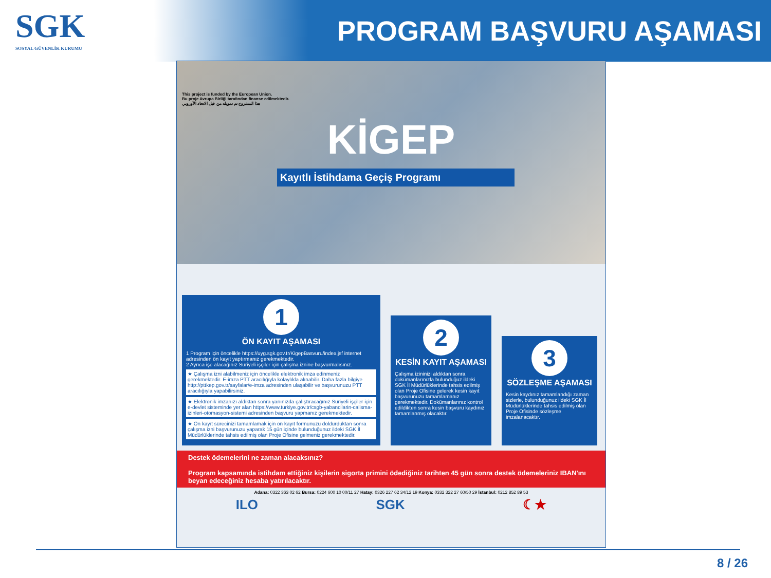SGK
SOSYAL GÜVENLİK KURUMU
PROGRAM BAŞVURU AŞAMASI
This project is funded by the European Union.
Bu proje Avrupa Birliği tarafından finanse edilmektedir.
هذا المشروع تم تمويله من قبل الاتحاد الأوروبي
KİGEP
Kayıtlı İstihdama Geçiş Programı
1
ÖN KAYIT AŞAMASI
1 Program için öncelikle https://uyg.sgk.gov.tr/KigepBasvuru/index.jsf internet adresinden ön kayıt yaptırmanız gerekmektedir.
2 Ayrıca işe alacağınız Suriyeli işçiler için çalışma iznine başvurmalısınız.
★ Çalışma izni alabilmeniz için öncelikle elektronik imza edinmeniz gerekmektedir. E-imza PTT aracılığıyla kolaylıkla alınabilir. Daha fazla bilgiye http://pttkep.gov.tr/sayfalar/e-imza adresinden ulaşabilir ve başvurunuzu PTT aracılığıyla yapabilirsiniz.
★ Elektronik imzanızı aldıktan sonra yanınızda çalıştıracağınız Suriyeli işçiler için e-devlet sisteminde yer alan https://www.turkiye.gov.tr/csgb-yabancilarin-calisma-izinleri-otomasyon-sistemi adresinden başvuru yapmanız gerekmektedir.
★ Ön kayıt sürecinizi tamamlamak için ön kayıt formunuzu doldurduktan sonra çalışma izni başvurunuzu yaparak 15 gün içinde bulunduğunuz ildeki SGK İl Müdürlüklerinde tahsis edilmiş olan Proje Ofisine gelmeniz gerekmektedir.
2
KESİN KAYIT AŞAMASI
Çalışma izininizi aldıktan sonra dokümanlarınızla bulunduğuz ildeki SGK İl Müdürlüklerinde tahsis edilmiş olan Proje Ofisine gelerek kesin kayıt başvurunuzu tamamlamanız gerekmektedir. Dokümanlarınız kontrol edildikten sonra kesin başvuru kaydınız tamamlanmış olacaktır.
3
SÖZLEŞME AŞAMASI
Kesin kaydınız tamamlandığı zaman sizlerle, bulunduğunuz ildeki SGK İl Müdürlüklerinde tahsis edilmiş olan Proje Ofisinde sözleşme imzalanacaktır.
Destek ödemelerini ne zaman alacaksınız?
Program kapsamında istihdam ettiğiniz kişilerin sigorta primini ödediğiniz tarihten 45 gün sonra destek ödemeleriniz IBAN'ını beyan edeceğiniz hesaba yatırılacaktır.
Adana: 0322 363 02 62 Bursa: 0224 600 10 00/11 27 Hatay: 0326 227 62 34/12 19 Konya: 0332 322 27 60/50 29 İstanbul: 0212 852 89 53
ILO SGK ☾★
8 / 26